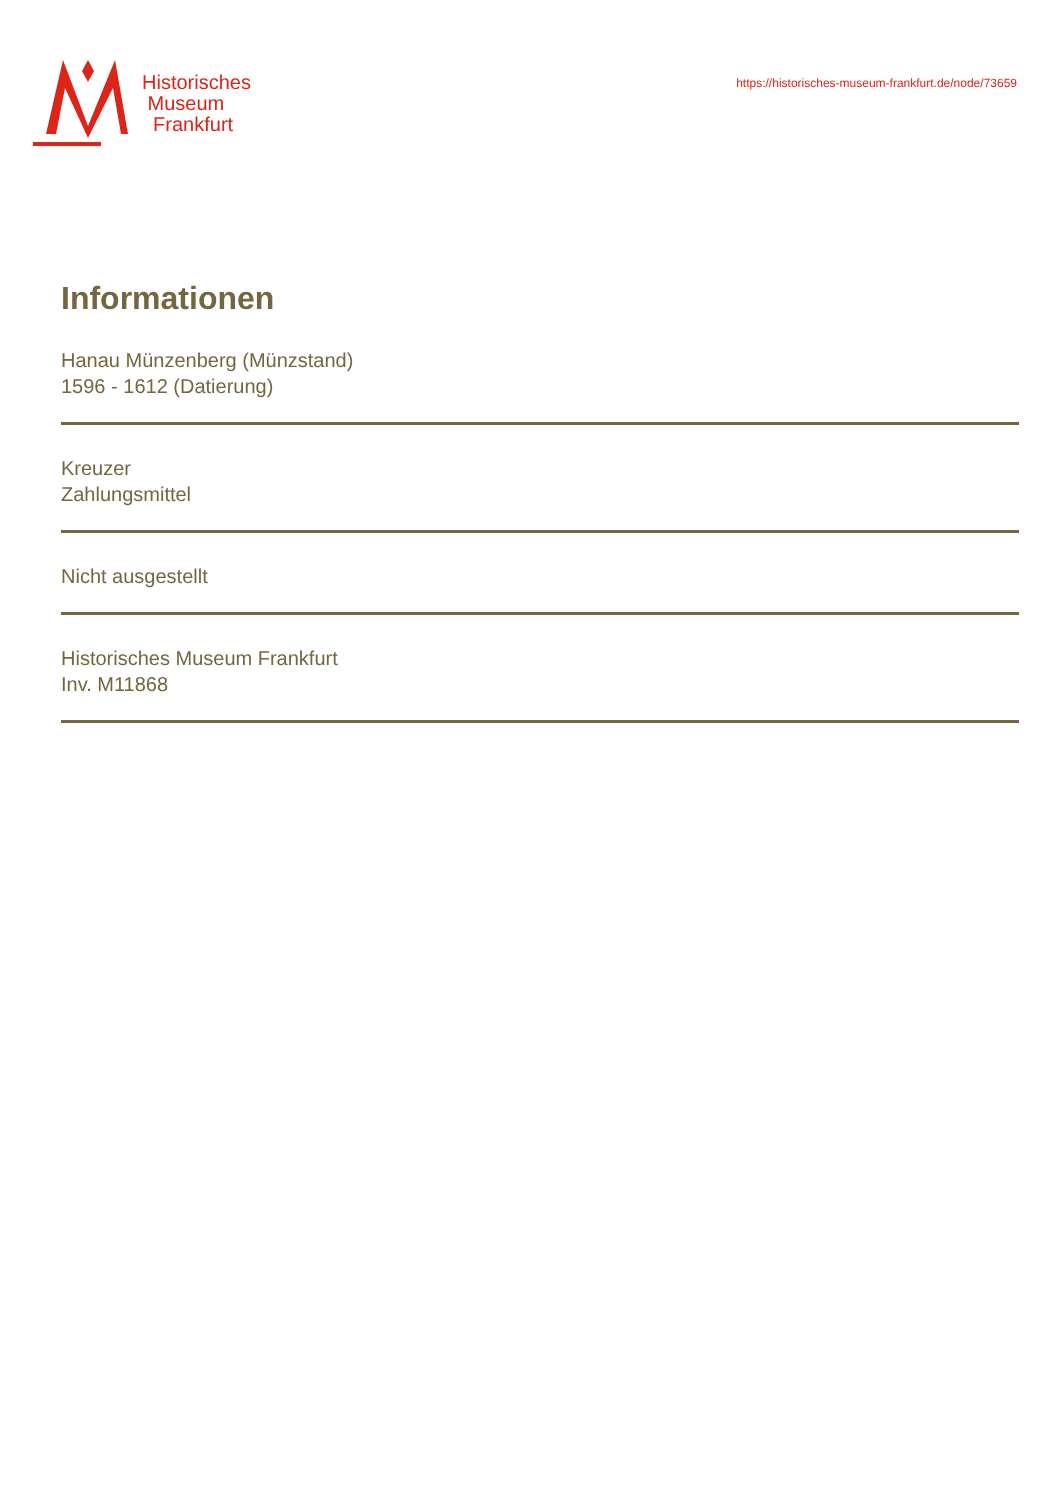Historisches
Museum
Frankfurt
https://historisches-museum-frankfurt.de/node/73659
Informationen
Hanau Münzenberg (Münzstand)
1596 - 1612 (Datierung)
Kreuzer
Zahlungsmittel
Nicht ausgestellt
Historisches Museum Frankfurt
Inv. M11868